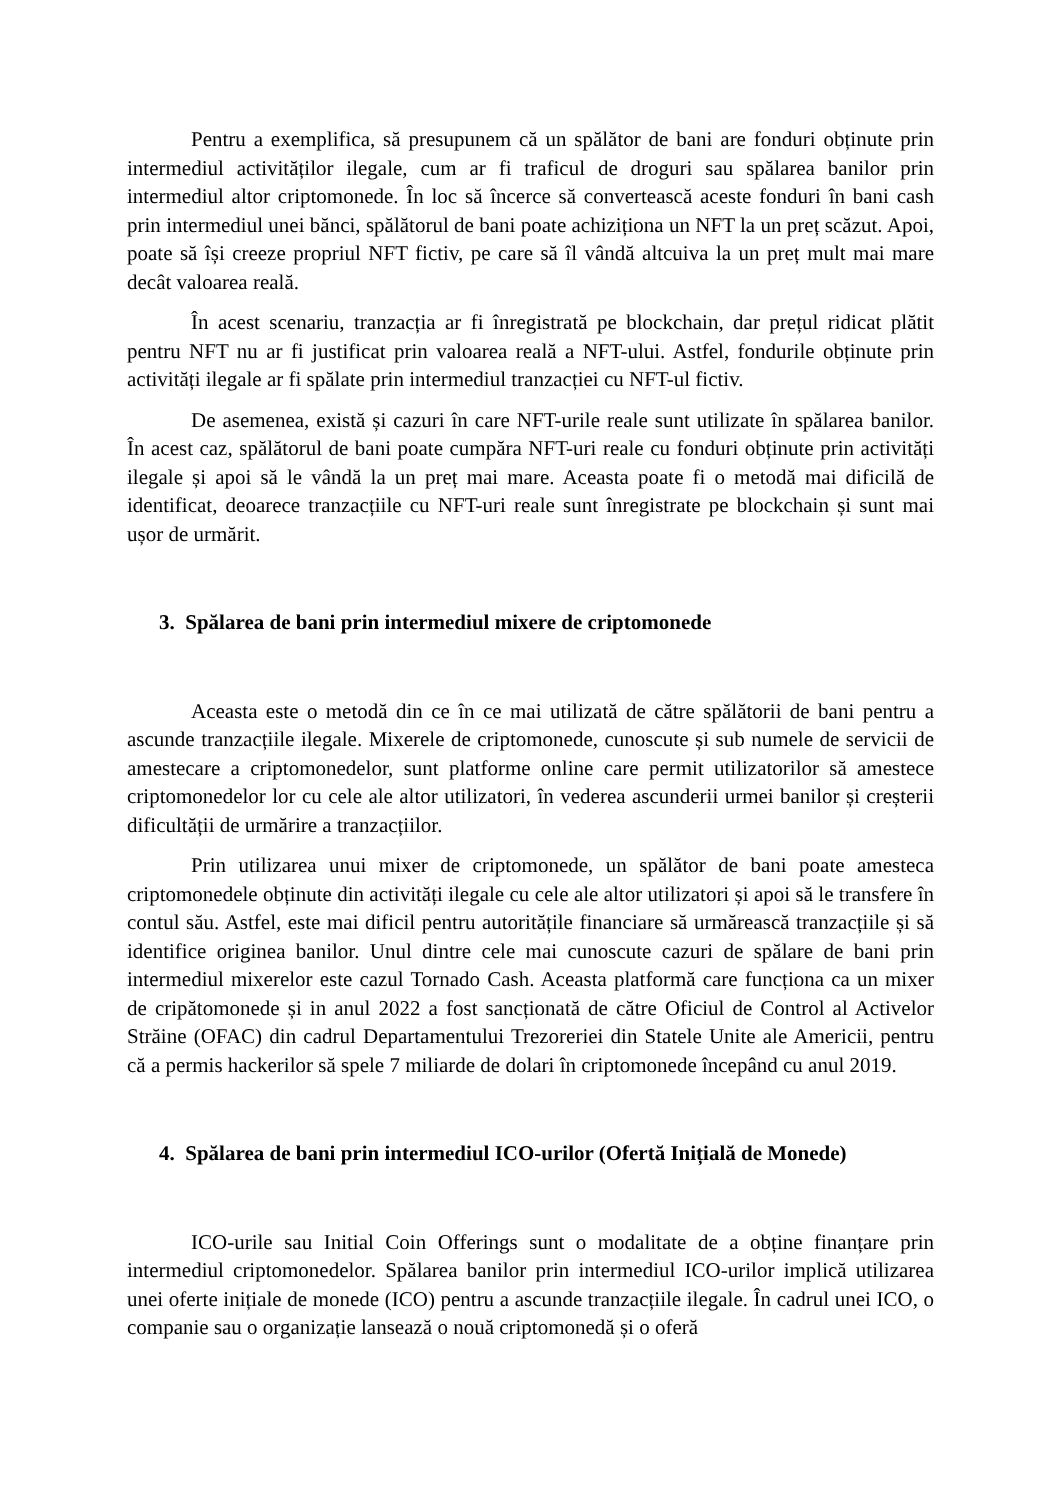Pentru a exemplifica, să presupunem că un spălător de bani are fonduri obținute prin intermediul activităților ilegale, cum ar fi traficul de droguri sau spălarea banilor prin intermediul altor criptomonede. În loc să încerce să convertească aceste fonduri în bani cash prin intermediul unei bănci, spălătorul de bani poate achiziționa un NFT la un preț scăzut. Apoi, poate să își creeze propriul NFT fictiv, pe care să îl vândă altcuiva la un preț mult mai mare decât valoarea reală.
În acest scenariu, tranzacția ar fi înregistrată pe blockchain, dar prețul ridicat plătit pentru NFT nu ar fi justificat prin valoarea reală a NFT-ului. Astfel, fondurile obținute prin activități ilegale ar fi spălate prin intermediul tranzacției cu NFT-ul fictiv.
De asemenea, există și cazuri în care NFT-urile reale sunt utilizate în spălarea banilor. În acest caz, spălătorul de bani poate cumpăra NFT-uri reale cu fonduri obținute prin activități ilegale și apoi să le vândă la un preț mai mare. Aceasta poate fi o metodă mai dificilă de identificat, deoarece tranzacțiile cu NFT-uri reale sunt înregistrate pe blockchain și sunt mai ușor de urmărit.
3. Spălarea de bani prin intermediul mixere de criptomonede
Aceasta este o metodă din ce în ce mai utilizată de către spălătorii de bani pentru a ascunde tranzacțiile ilegale. Mixerele de criptomonede, cunoscute și sub numele de servicii de amestecare a criptomonedelor, sunt platforme online care permit utilizatorilor să amestece criptomonedelor lor cu cele ale altor utilizatori, în vederea ascunderii urmei banilor și creșterii dificultății de urmărire a tranzacțiilor.
Prin utilizarea unui mixer de criptomonede, un spălător de bani poate amesteca criptomonedele obținute din activități ilegale cu cele ale altor utilizatori și apoi să le transfere în contul său. Astfel, este mai dificil pentru autoritățile financiare să urmărească tranzacțiile și să identifice originea banilor. Unul dintre cele mai cunoscute cazuri de spălare de bani prin intermediul mixerelor este cazul Tornado Cash. Aceasta platformă care funcționa ca un mixer de cripătomonede și in anul 2022 a fost sancționată de către Oficiul de Control al Activelor Străine (OFAC) din cadrul Departamentului Trezoreriei din Statele Unite ale Americii, pentru că a permis hackerilor să spele 7 miliarde de dolari în criptomonede începând cu anul 2019.
4. Spălarea de bani prin intermediul ICO-urilor (Ofertă Inițială de Monede)
ICO-urile sau Initial Coin Offerings sunt o modalitate de a obține finanțare prin intermediul criptomonedelor. Spălarea banilor prin intermediul ICO-urilor implică utilizarea unei oferte inițiale de monede (ICO) pentru a ascunde tranzacțiile ilegale. În cadrul unei ICO, o companie sau o organizație lansează o nouă criptomonedă și o oferă